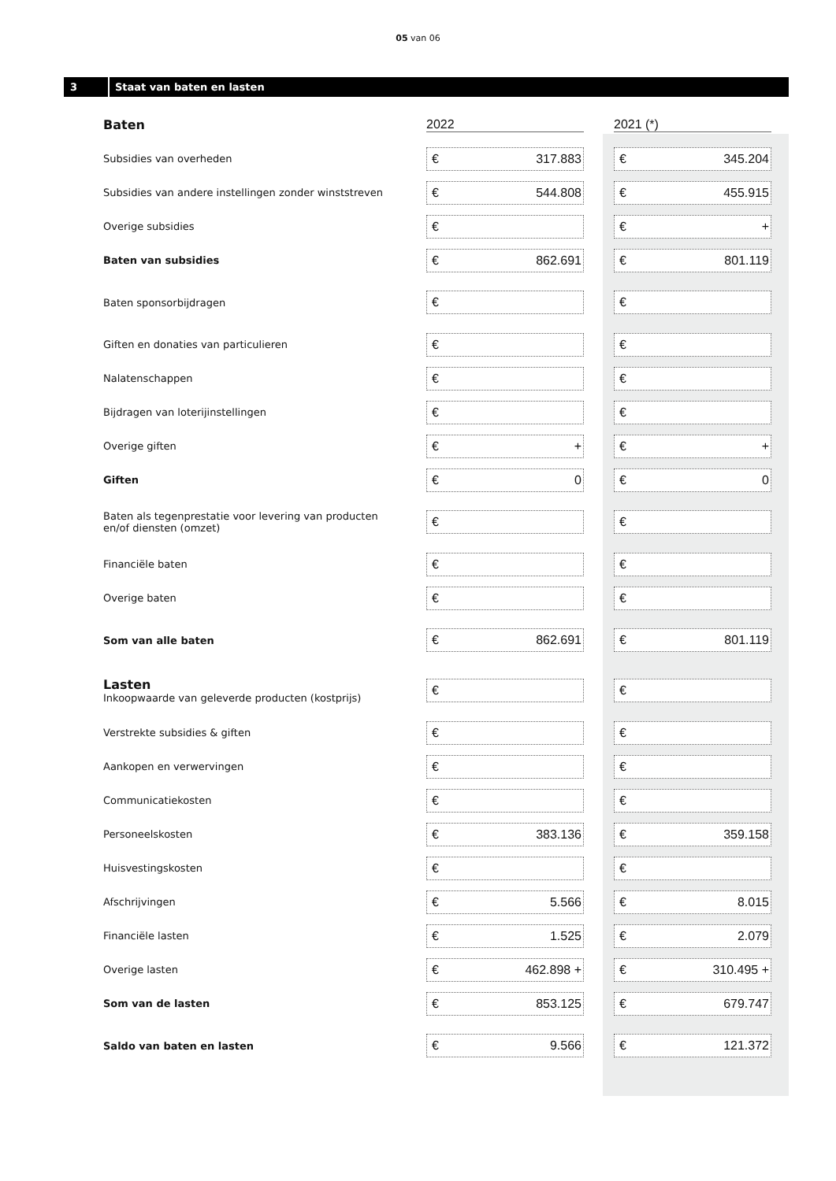05 van 06
3 Staat van baten en lasten
| Baten | 2022 | 2021 (*) |
| Subsidies van overheden | € 317.883 | € 345.204 |
| Subsidies van andere instellingen zonder winststreven | € 544.808 | € 455.915 |
| Overige subsidies | € | € + |
| Baten van subsidies | € 862.691 | € 801.119 |
| Baten sponsorbijdragen | € | € |
| Giften en donaties van particulieren | € | € |
| Nalatenschappen | € | € |
| Bijdragen van loterijinstellingen | € | € |
| Overige giften | € + | € + |
| Giften | € 0 | € 0 |
| Baten als tegenprestatie voor levering van producten en/of diensten (omzet) | € | € |
| Financiële baten | € | € |
| Overige baten | € | € |
| Som van alle baten | € 862.691 | € 801.119 |
| Lasten Inkoopwaarde van geleverde producten (kostprijs) | € | € |
| Verstrekte subsidies & giften | € | € |
| Aankopen en verwervingen | € | € |
| Communicatiekosten | € | € |
| Personeelskosten | € 383.136 | € 359.158 |
| Huisvestingskosten | € | € |
| Afschrijvingen | € 5.566 | € 8.015 |
| Financiële lasten | € 1.525 | € 2.079 |
| Overige lasten | € 462.898 + | € 310.495 + |
| Som van de lasten | € 853.125 | € 679.747 |
| Saldo van baten en lasten | € 9.566 | € 121.372 |